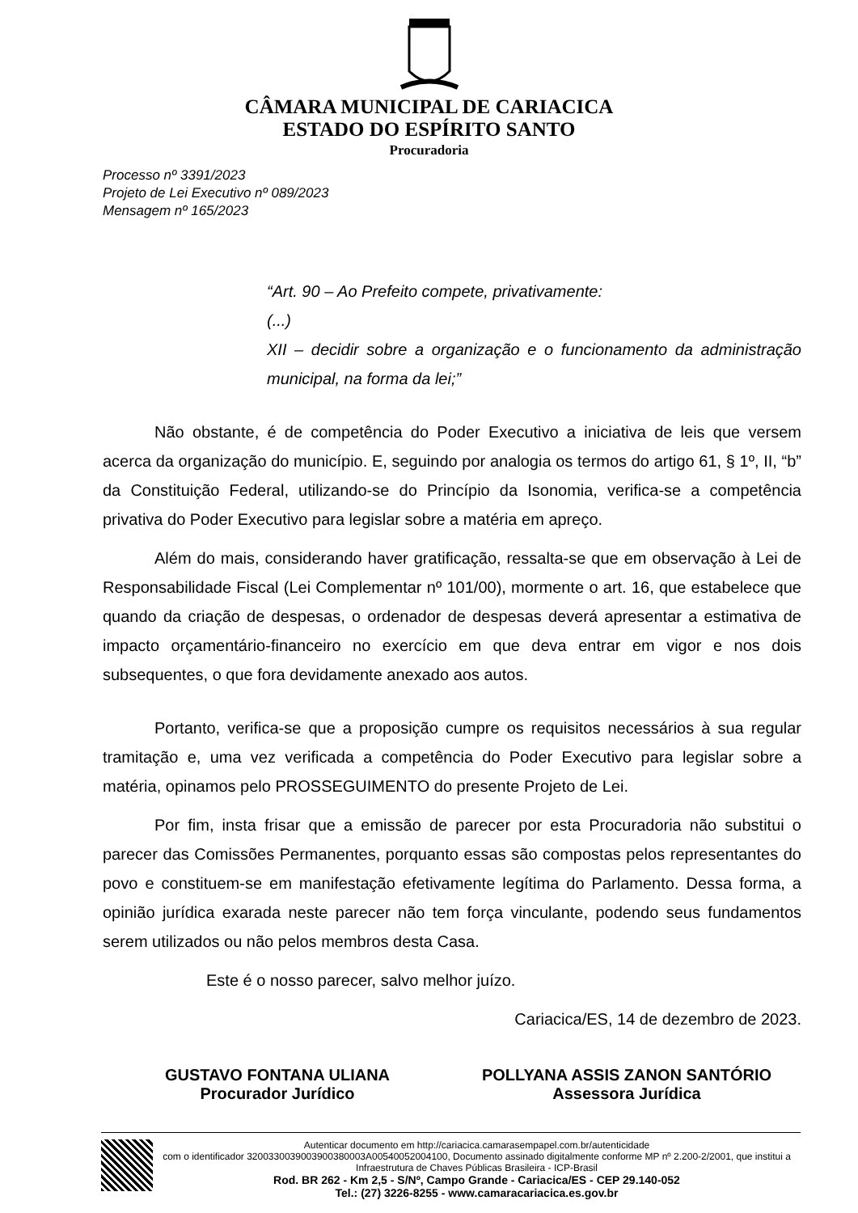CÂMARA MUNICIPAL DE CARIACICA
ESTADO DO ESPÍRITO SANTO
Procuradoria
Processo nº 3391/2023
Projeto de Lei Executivo nº 089/2023
Mensagem nº 165/2023
“Art. 90 – Ao Prefeito compete, privativamente:
(...)
XII – decidir sobre a organização e o funcionamento da administração municipal, na forma da lei;”
Não obstante, é de competência do Poder Executivo a iniciativa de leis que versem acerca da organização do município. E, seguindo por analogia os termos do artigo 61, § 1º, II, “b” da Constituição Federal, utilizando-se do Princípio da Isonomia, verifica-se a competência privativa do Poder Executivo para legislar sobre a matéria em apreço.
Além do mais, considerando haver gratificação, ressalta-se que em observação à Lei de Responsabilidade Fiscal (Lei Complementar nº 101/00), mormente o art. 16, que estabelece que quando da criação de despesas, o ordenador de despesas deverá apresentar a estimativa de impacto orçamentário-financeiro no exercício em que deva entrar em vigor e nos dois subsequentes, o que fora devidamente anexado aos autos.
Portanto, verifica-se que a proposição cumpre os requisitos necessários à sua regular tramitação e, uma vez verificada a competência do Poder Executivo para legislar sobre a matéria, opinamos pelo PROSSEGUIMENTO do presente Projeto de Lei.
Por fim, insta frisar que a emissão de parecer por esta Procuradoria não substitui o parecer das Comissões Permanentes, porquanto essas são compostas pelos representantes do povo e constituem-se em manifestação efetivamente legítima do Parlamento. Dessa forma, a opinião jurídica exarada neste parecer não tem força vinculante, podendo seus fundamentos serem utilizados ou não pelos membros desta Casa.
Este é o nosso parecer, salvo melhor juízo.
Cariacica/ES, 14 de dezembro de 2023.
GUSTAVO FONTANA ULIANA
Procurador Jurídico
POLLYANA ASSIS ZANON SANTÓRIO
Assessora Jurídica
Autenticar documento em http://cariacica.camarasempapel.com.br/autenticidade
com o identificador 3200330039003900380003A00540052004100, Documento assinado digitalmente conforme MP nº 2.200-2/2001, que institui a Infraestrutura de Chaves Públicas Brasileira - ICP-Brasil
Rod. BR 262 - Km 2,5 - S/Nº, Campo Grande - Cariacica/ES - CEP 29.140-052
Tel.: (27) 3226-8255 - www.camaracariacica.es.gov.br